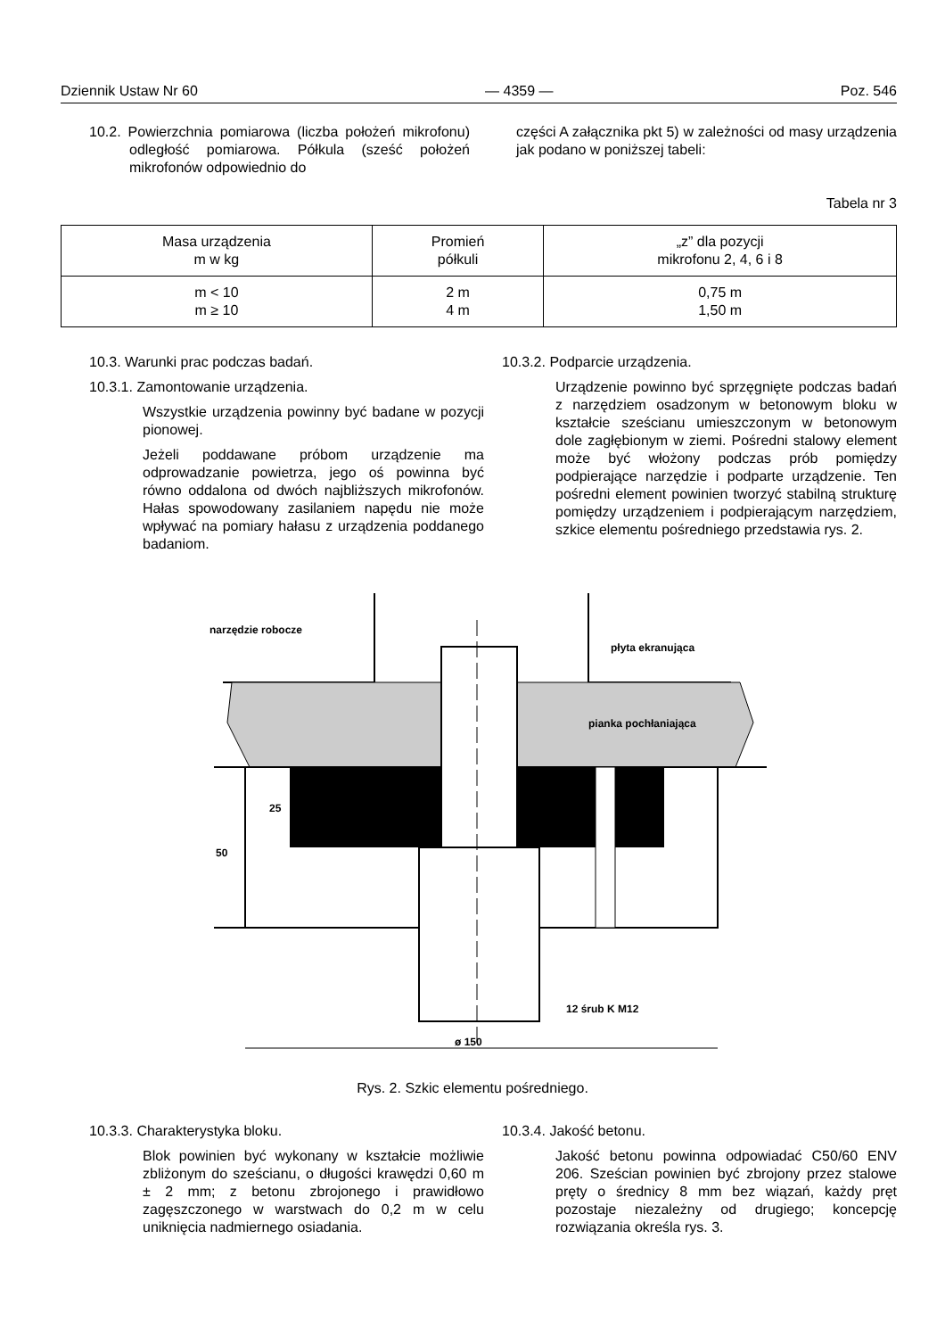Dziennik Ustaw Nr 60 — 4359 — Poz. 546
10.2. Powierzchnia pomiarowa (liczba położeń mikrofonu) odległość pomiarowa. Półkula (sześć położeń mikrofonów odpowiednio do
części A załącznika pkt 5) w zależności od masy urządzenia jak podano w poniższej tabeli:
Tabela nr 3
| Masa urządzenia m w kg | Promień półkuli | „z” dla pozycji mikrofonu 2, 4, 6 i 8 |
| m < 10 m ≥ 10 | 2 m 4 m | 0,75 m 1,50 m |
10.3. Warunki prac podczas badań.
10.3.1. Zamontowanie urządzenia.
Wszystkie urządzenia powinny być badane w pozycji pionowej.
Jeżeli poddawane próbom urządzenie ma odprowadzanie powietrza, jego oś powinna być równo oddalona od dwóch najbliższych mikrofonów. Hałas spowodowany zasilaniem napędu nie może wpływać na pomiary hałasu z urządzenia poddanego badaniom.
10.3.2. Podparcie urządzenia.
Urządzenie powinno być sprzęgnięte podczas badań z narzędziem osadzonym w betonowym bloku w kształcie sześcianu umieszczonym w betonowym dole zagłębionym w ziemi. Pośredni stalowy element może być włożony podczas prób pomiędzy podpierające narzędzie i podparte urządzenie. Ten pośredni element powinien tworzyć stabilną strukturę pomiędzy urządzeniem i podpierającym narzędziem, szkice elementu pośredniego przedstawia rys. 2.
narzędzie robocze
płyta ekranująca
pianka pochłaniająca
12 śrub K M12
ø 150
25
50
Rys. 2. Szkic elementu pośredniego.
10.3.3. Charakterystyka bloku.
Blok powinien być wykonany w kształcie możliwie zbliżonym do sześcianu, o długości krawędzi 0,60 m ± 2 mm; z betonu zbrojonego i prawidłowo zagęszczonego w warstwach do 0,2 m w celu uniknięcia nadmiernego osiadania.
10.3.4. Jakość betonu.
Jakość betonu powinna odpowiadać C50/60 ENV 206. Sześcian powinien być zbrojony przez stalowe pręty o średnicy 8 mm bez wiązań, każdy pręt pozostaje niezależny od drugiego; koncepcję rozwiązania określa rys. 3.